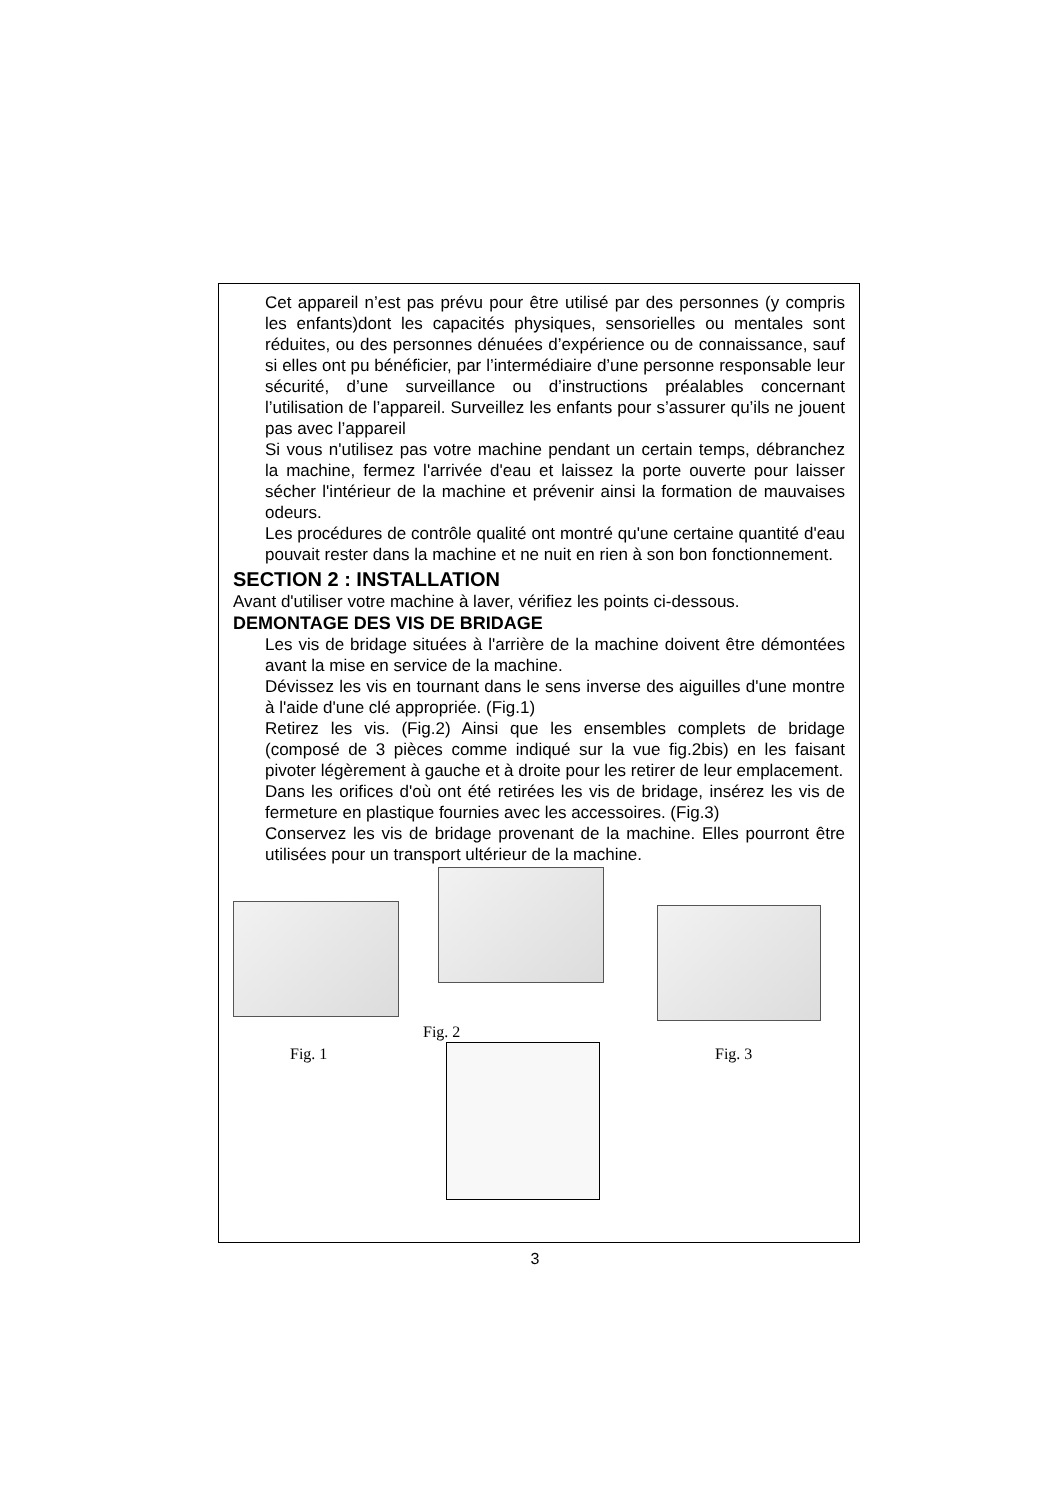Cet appareil n’est pas prévu pour être utilisé par des personnes (y compris les enfants)dont les capacités physiques, sensorielles ou mentales sont réduites, ou des personnes dénuées d’expérience ou de connaissance, sauf si elles ont pu bénéficier, par l’intermédiaire d’une personne responsable leur sécurité, d’une surveillance ou d’instructions préalables concernant l’utilisation de l’appareil. Surveillez les enfants pour s’assurer qu’ils ne jouent pas avec l’appareil
Si vous n'utilisez pas votre machine pendant un certain temps, débranchez la machine, fermez l'arrivée d'eau et laissez la porte ouverte pour laisser sécher l'intérieur de la machine et prévenir ainsi la formation de mauvaises odeurs.
Les procédures de contrôle qualité ont montré qu'une certaine quantité d'eau pouvait rester dans la machine et ne nuit en rien à son bon fonctionnement.
SECTION 2 : INSTALLATION
Avant d'utiliser votre machine à laver, vérifiez les points ci-dessous.
DEMONTAGE DES VIS DE BRIDAGE
Les vis de bridage situées à l'arrière de la machine doivent être démontées avant la mise en service de la machine.
Dévissez les vis en tournant dans le sens inverse des aiguilles d'une montre à l'aide d'une clé appropriée. (Fig.1)
Retirez les vis. (Fig.2) Ainsi que les ensembles complets de bridage (composé de 3 pièces comme indiqué sur la vue fig.2bis) en les faisant pivoter légèrement à gauche et à droite pour les retirer de leur emplacement.
Dans les orifices d'où ont été retirées les vis de bridage, insérez les vis de fermeture en plastique fournies avec les accessoires. (Fig.3)
Conservez les vis de bridage provenant de la machine. Elles pourront être utilisées pour un transport ultérieur de la machine.
Fig. 2
Fig. 1 Fig. 3
3